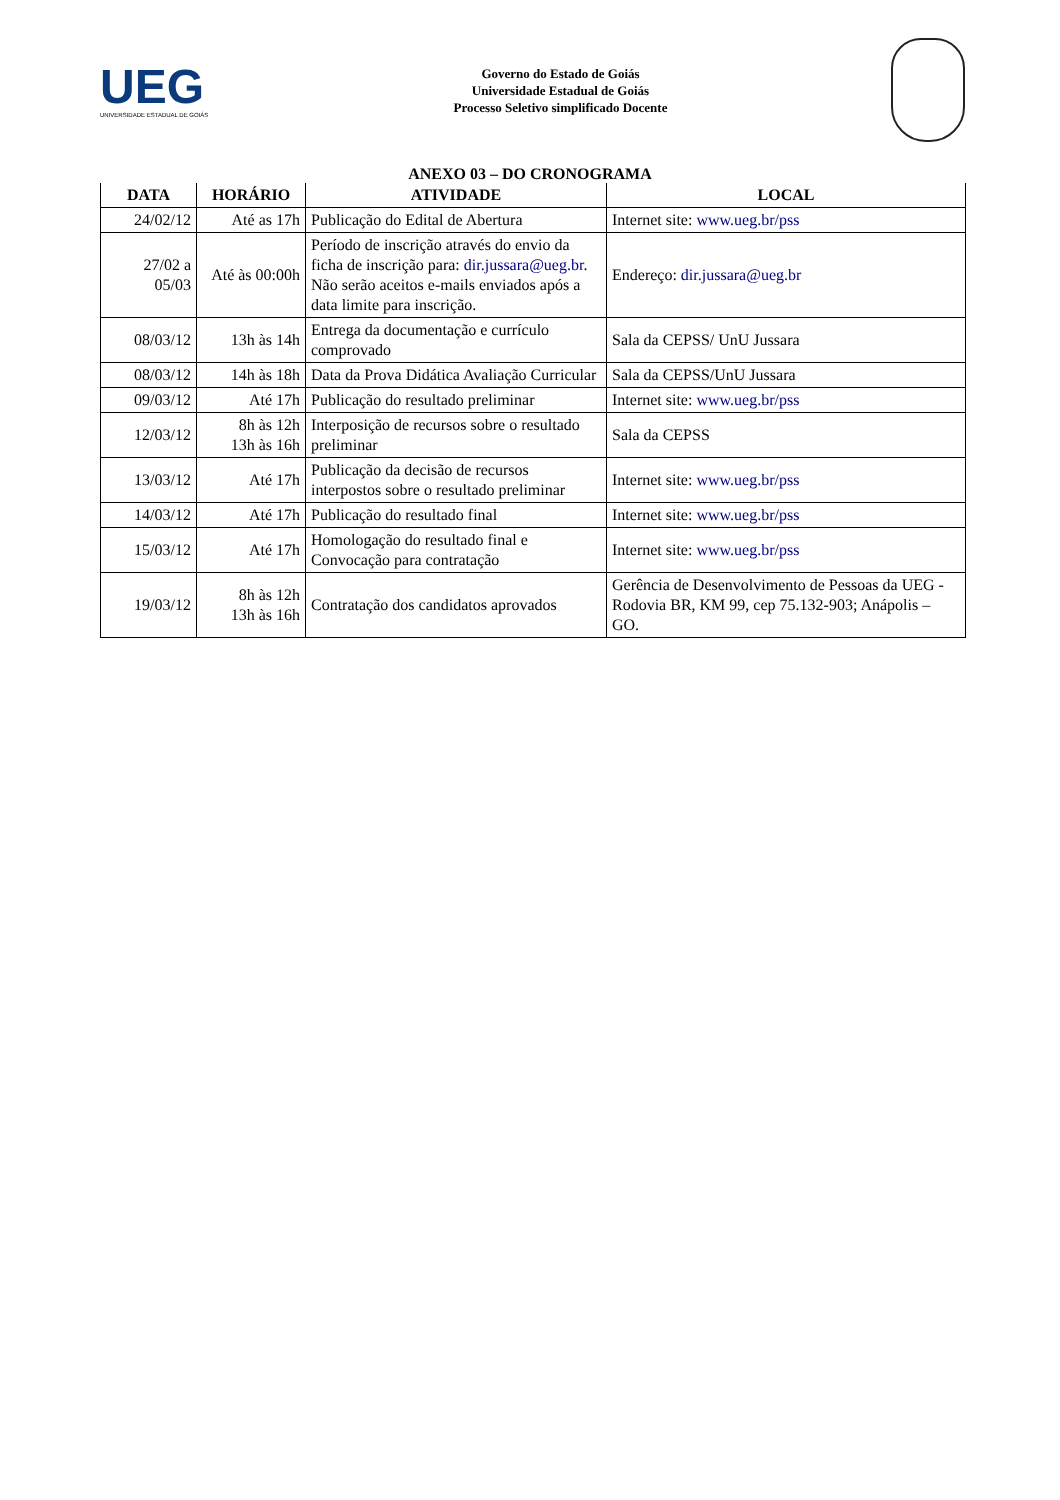UEG
UNIVERSIDADE ESTADUAL DE GOIÁS
Governo do Estado de Goiás
Universidade Estadual de Goiás
Processo Seletivo simplificado Docente
ANEXO 03 – DO CRONOGRAMA
| DATA | HORÁRIO | ATIVIDADE | LOCAL |
| --- | --- | --- | --- |
| 24/02/12 | Até as 17h | Publicação do Edital de Abertura | Internet site: www.ueg.br/pss |
| 27/02 a 05/03 | Até às 00:00h | Período de inscrição através do envio da ficha de inscrição para: dir.jussara@ueg.br . Não serão aceitos e-mails enviados após a data limite para inscrição. | Endereço: dir.jussara@ueg.br |
| 08/03/12 | 13h às 14h | Entrega da documentação e currículo comprovado | Sala da CEPSS/ UnU Jussara |
| 08/03/12 | 14h às 18h | Data da Prova Didática Avaliação Curricular | Sala da CEPSS/UnU Jussara |
| 09/03/12 | Até 17h | Publicação do resultado preliminar | Internet site: www.ueg.br/pss |
| 12/03/12 | 8h às 12h 13h às 16h | Interposição de recursos sobre o resultado preliminar | Sala da CEPSS |
| 13/03/12 | Até 17h | Publicação da decisão de recursos interpostos sobre o resultado preliminar | Internet site: www.ueg.br/pss |
| 14/03/12 | Até 17h | Publicação do resultado final | Internet site: www.ueg.br/pss |
| 15/03/12 | Até 17h | Homologação do resultado final e Convocação para contratação | Internet site: www.ueg.br/pss |
| 19/03/12 | 8h às 12h 13h às 16h | Contratação dos candidatos aprovados | Gerência de Desenvolvimento de Pessoas da UEG - Rodovia BR, KM 99, cep 75.132-903; Anápolis – GO. |